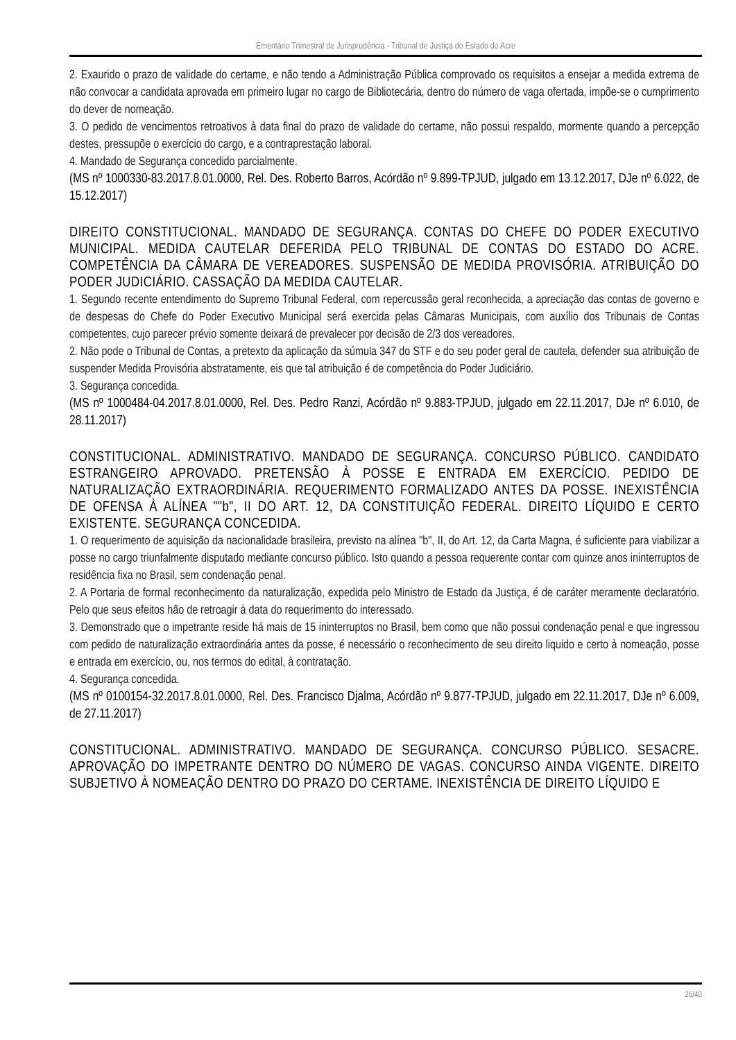Ementário Trimestral de Jurisprudência - Tribunal de Justiça do Estado do Acre
2. Exaurido o prazo de validade do certame, e não tendo a Administração Pública comprovado os requisitos a ensejar a medida extrema de não convocar a candidata aprovada em primeiro lugar no cargo de Bibliotecária, dentro do número de vaga ofertada, impõe-se o cumprimento do dever de nomeação.
3. O pedido de vencimentos retroativos à data final do prazo de validade do certame, não possui respaldo, mormente quando a percepção destes, pressupõe o exercício do cargo, e a contraprestação laboral.
4. Mandado de Segurança concedido parcialmente.
(MS nº 1000330-83.2017.8.01.0000, Rel. Des. Roberto Barros, Acórdão nº 9.899-TPJUD, julgado em 13.12.2017, DJe nº 6.022, de 15.12.2017)
DIREITO CONSTITUCIONAL. MANDADO DE SEGURANÇA. CONTAS DO CHEFE DO PODER EXECUTIVO MUNICIPAL. MEDIDA CAUTELAR DEFERIDA PELO TRIBUNAL DE CONTAS DO ESTADO DO ACRE. COMPETÊNCIA DA CÂMARA DE VEREADORES. SUSPENSÃO DE MEDIDA PROVISÓRIA. ATRIBUIÇÃO DO PODER JUDICIÁRIO. CASSAÇÃO DA MEDIDA CAUTELAR.
1. Segundo recente entendimento do Supremo Tribunal Federal, com repercussão geral reconhecida, a apreciação das contas de governo e de despesas do Chefe do Poder Executivo Municipal será exercida pelas Câmaras Municipais, com auxílio dos Tribunais de Contas competentes, cujo parecer prévio somente deixará de prevalecer por decisão de 2/3 dos vereadores.
2. Não pode o Tribunal de Contas, a pretexto da aplicação da súmula 347 do STF e do seu poder geral de cautela, defender sua atribuição de suspender Medida Provisória abstratamente, eis que tal atribuição é de competência do Poder Judiciário.
3. Segurança concedida.
(MS nº 1000484-04.2017.8.01.0000, Rel. Des. Pedro Ranzi, Acórdão nº 9.883-TPJUD, julgado em 22.11.2017, DJe nº 6.010, de 28.11.2017)
CONSTITUCIONAL. ADMINISTRATIVO. MANDADO DE SEGURANÇA. CONCURSO PÚBLICO. CANDIDATO ESTRANGEIRO APROVADO. PRETENSÃO À POSSE E ENTRADA EM EXERCÍCIO. PEDIDO DE NATURALIZAÇÃO EXTRAORDINÁRIA. REQUERIMENTO FORMALIZADO ANTES DA POSSE. INEXISTÊNCIA DE OFENSA À ALÍNEA ""b", II DO ART. 12, DA CONSTITUIÇÃO FEDERAL. DIREITO LÍQUIDO E CERTO EXISTENTE. SEGURANÇA CONCEDIDA.
1. O requerimento de aquisição da nacionalidade brasileira, previsto na alínea "b", II, do Art. 12, da Carta Magna, é suficiente para viabilizar a posse no cargo triunfalmente disputado mediante concurso público. Isto quando a pessoa requerente contar com quinze anos ininterruptos de residência fixa no Brasil, sem condenação penal.
2. A Portaria de formal reconhecimento da naturalização, expedida pelo Ministro de Estado da Justiça, é de caráter meramente declaratório. Pelo que seus efeitos hão de retroagir à data do requerimento do interessado.
3. Demonstrado que o impetrante reside há mais de 15 ininterruptos no Brasil, bem como que não possui condenação penal e que ingressou com pedido de naturalização extraordinária antes da posse, é necessário o reconhecimento de seu direito liquido e certo à nomeação, posse e entrada em exercício, ou, nos termos do edital, à contratação.
4. Segurança concedida.
(MS nº 0100154-32.2017.8.01.0000, Rel. Des. Francisco Djalma, Acórdão nº 9.877-TPJUD, julgado em 22.11.2017, DJe nº 6.009, de 27.11.2017)
CONSTITUCIONAL. ADMINISTRATIVO. MANDADO DE SEGURANÇA. CONCURSO PÚBLICO. SESACRE. APROVAÇÃO DO IMPETRANTE DENTRO DO NÚMERO DE VAGAS. CONCURSO AINDA VIGENTE. DIREITO SUBJETIVO À NOMEAÇÃO DENTRO DO PRAZO DO CERTAME. INEXISTÊNCIA DE DIREITO LÍQUIDO E
26/40